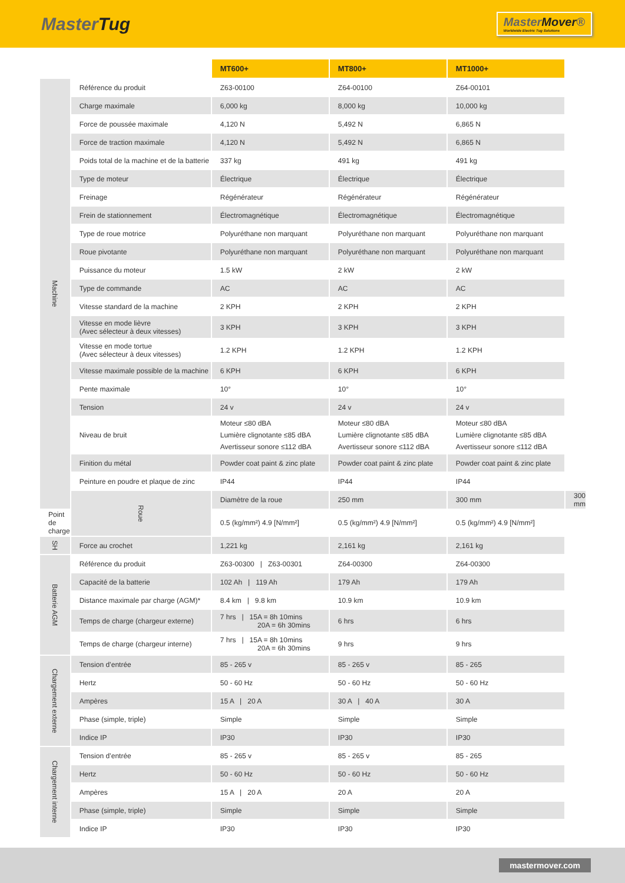MasterTug
MasterMover®
Worldwide Electric Tug Solutions
| | | MT600+ | MT800+ | MT1000+ | |
| --- | --- | --- | --- | --- | --- |
| Machine | Référence du produit | Z63-00100 | Z64-00100 | Z64-00101 | |
| | Charge maximale | 6,000 kg | 8,000 kg | 10,000 kg | |
| | Force de poussée maximale | 4,120 N | 5,492 N | 6,865 N | |
| | Force de traction maximale | 4,120 N | 5,492 N | 6,865 N | |
| | Poids total de la machine et de la batterie | 337 kg | 491 kg | 491 kg | |
| | Type de moteur | Électrique | Électrique | Électrique | |
| | Freinage | Régénérateur | Régénérateur | Régénérateur | |
| | Frein de stationnement | Électromagnétique | Électromagnétique | Électromagnétique | |
| | Type de roue motrice | Polyuréthane non marquant | Polyuréthane non marquant | Polyuréthane non marquant | |
| | Roue pivotante | Polyuréthane non marquant | Polyuréthane non marquant | Polyuréthane non marquant | |
| | Puissance du moteur | 1.5 kW | 2 kW | 2 kW | |
| | Type de commande | AC | AC | AC | |
| | Vitesse standard de la machine | 2 KPH | 2 KPH | 2 KPH | |
| | Vitesse en mode lièvre (Avec sélecteur à deux vitesses) | 3 KPH | 3 KPH | 3 KPH | |
| | Vitesse en mode tortue (Avec sélecteur à deux vitesses) | 1.2 KPH | 1.2 KPH | 1.2 KPH | |
| | Vitesse maximale possible de la machine | 6 KPH | 6 KPH | 6 KPH | |
| | Pente maximale | 10° | 10° | 10° | |
| | Tension | 24 v | 24 v | 24 v | |
| | Niveau de bruit | Moteur ≤80 dBA Lumière clignotante ≤85 dBA Avertisseur sonore ≤112 dBA | Moteur ≤80 dBA Lumière clignotante ≤85 dBA Avertisseur sonore ≤112 dBA | Moteur ≤80 dBA Lumière clignotante ≤85 dBA Avertisseur sonore ≤112 dBA | |
| | Finition du métal | Powder coat paint & zinc plate | Powder coat paint & zinc plate | Powder coat paint & zinc plate | |
| | Peinture en poudre et plaque de zinc | IP44 | IP44 | IP44 | |
| | Roue | Diamètre de la roue | 250 mm | 300 mm | 300 mm |
| Point de charge | | 0.5 (kg/mm²) 4.9 [N/mm²] | 0.5 (kg/mm²) 4.9 [N/mm²] | 0.5 (kg/mm²) 4.9 [N/mm²] | |
| SH | Force au crochet | 1,221 kg | 2,161 kg | 2,161 kg | |
| Batterie AGM | Référence du produit | Z63-00300 / Z63-00301 | Z64-00300 | Z64-00300 | |
| | Capacité de la batterie | 102 Ah / 119 Ah | 179 Ah | 179 Ah | |
| | Distance maximale par charge (AGM)* | 8.4 km / 9.8 km | 10.9 km | 10.9 km | |
| | Temps de charge (chargeur externe) | 7 hrs / 15A = 8h 10mins 20A = 6h 30mins | 6 hrs | 6 hrs | |
| | Temps de charge (chargeur interne) | 7 hrs / 15A = 8h 10mins 20A = 6h 30mins | 9 hrs | 9 hrs | |
| Chargement externe | Tension d’entrée | 85 - 265 v | 85 - 265 v | 85 - 265 | |
| | Hertz | 50 - 60 Hz | 50 - 60 Hz | 50 - 60 Hz | |
| | Ampères | 15 A / 20 A | 30 A / 40 A | 30 A | |
| | Phase (simple, triple) | Simple | Simple | Simple | |
| | Indice IP | IP30 | IP30 | IP30 | |
| Chargement interne | Tension d’entrée | 85 - 265 v | 85 - 265 v | 85 - 265 | |
| | Hertz | 50 - 60 Hz | 50 - 60 Hz | 50 - 60 Hz | |
| | Ampères | 15 A / 20 A | 20 A | 20 A | |
| | Phase (simple, triple) | Simple | Simple | Simple | |
| | Indice IP | IP30 | IP30 | IP30 | |
mastermover.com